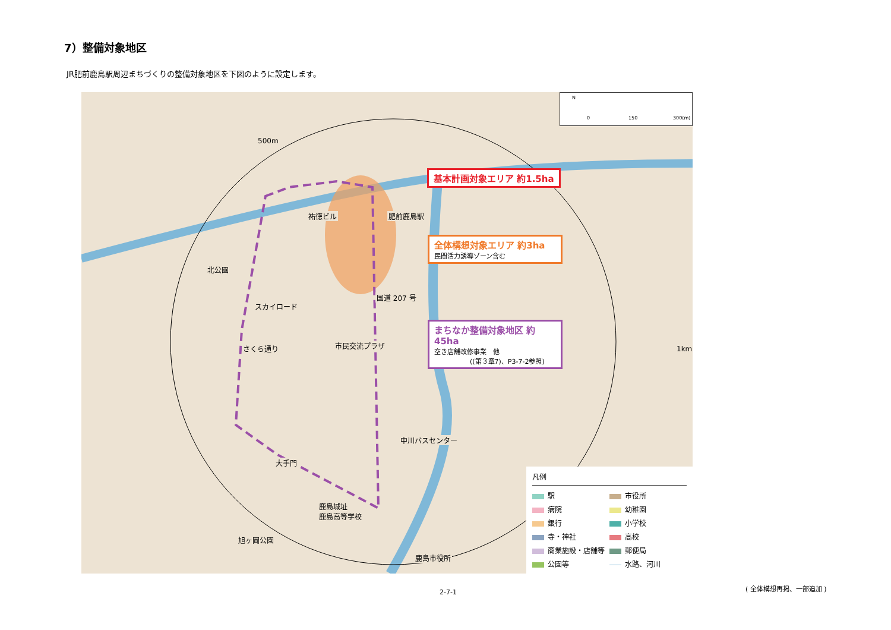7）整備対象地区
JR肥前鹿島駅周辺まちづくりの整備対象地区を下図のように設定します。
N
0 150 300(m)
500m
祐徳ビル 肥前鹿島駅
北公園
国道 207 号
スカイロード
さくら通り 市民交流プラザ 1km
中川バスセンター
大手門
鹿島城址
鹿島高等学校
旭ヶ岡公園
鹿島市役所
基本計画対象エリア 約1.5ha
全体構想対象エリア 約3ha
民間活力誘導ゾーン含む
まちなか整備対象地区 約45ha
空き店舗改修事業　他
((第３章7)、P3-7-2参照)
凡例
駅
市役所
病院
幼稚園
銀行
小学校
寺・神社
高校
商業施設・店舗等
郵便局
公園等
水路、河川
2-7-1
( 全体構想再掲、一部追加 )